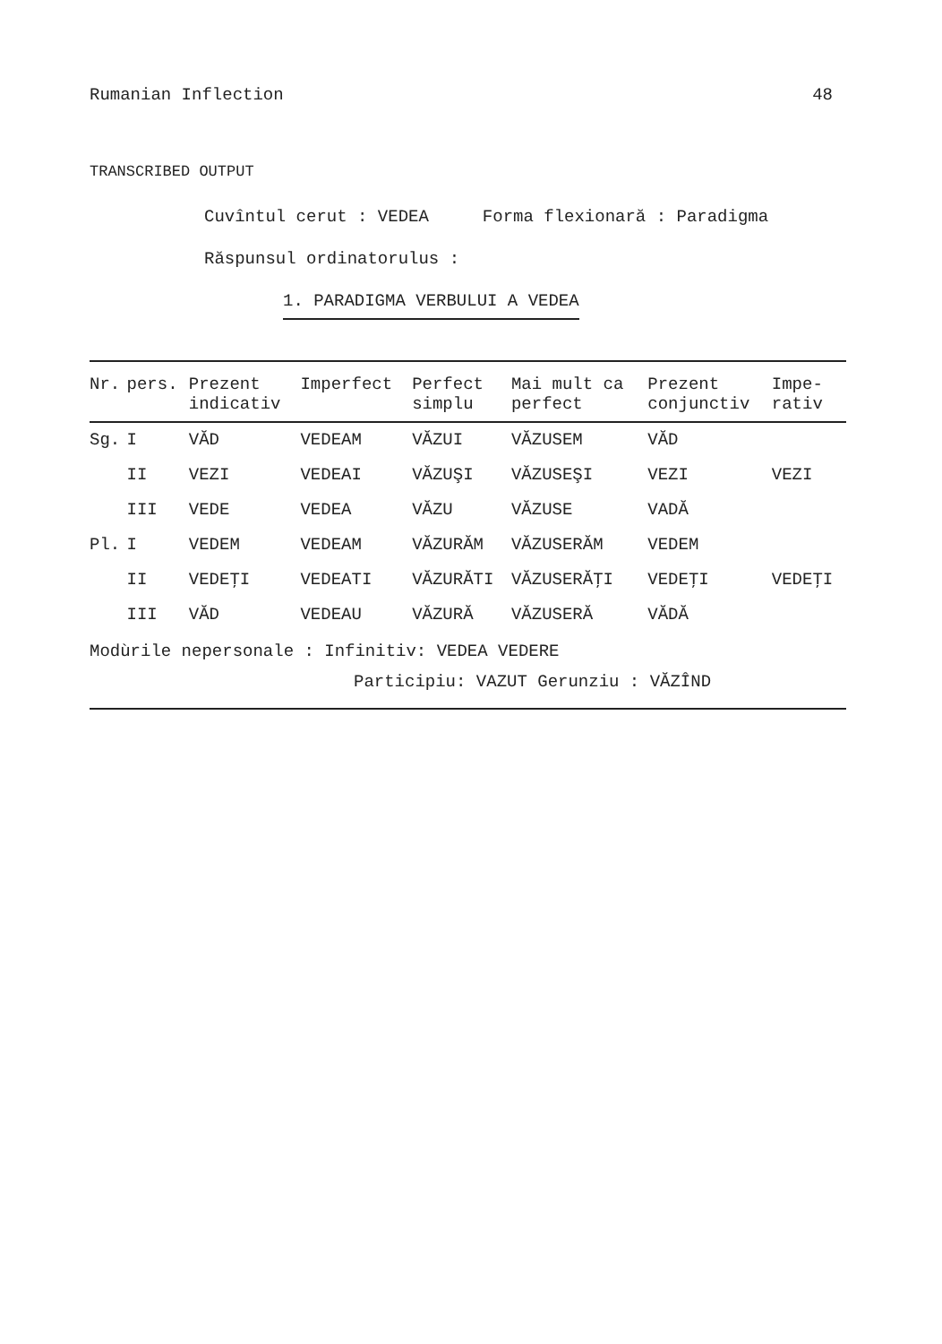Rumanian Inflection 48
TRANSCRIBED OUTPUT
Cuvîntul cerut : VEDEA Forma flexionară : Paradigma
Răspunsul ordinatorulus :
1. PARADIGMA VERBULUI A VEDEA
| Nr. | pers. | Prezent indicativ | Imperfect | Perfect simplu | Mai mult ca perfect | Prezent conjunctiv | Impe- rativ |
| --- | --- | --- | --- | --- | --- | --- | --- |
| Sg. | I | VĂD | VEDEAM | VĂZUI | VĂZUSEM | VĂD | |
| | II | VEZI | VEDEAI | VĂZUŞI | VĂZUSEŞI | VEZI | VEZI |
| | III | VEDE | VEDEA | VĂZU | VĂZUSE | VADĂ | |
| Pl. | I | VEDEM | VEDEAM | VĂZURĂM | VĂZUSERĂM | VEDEM | |
| | II | VEDEŢI | VEDEATI | VĂZURĂTI | VĂZUSERĂŢI | VEDEŢI | VEDEŢI |
| | III | VĂD | VEDEAU | VĂZURĂ | VĂZUSERĂ | VĂDĂ | |
Modùrile nepersonale : Infinitiv: VEDEA VEDERE
Participiu: VAZUT Gerunziu : VĂZÎND